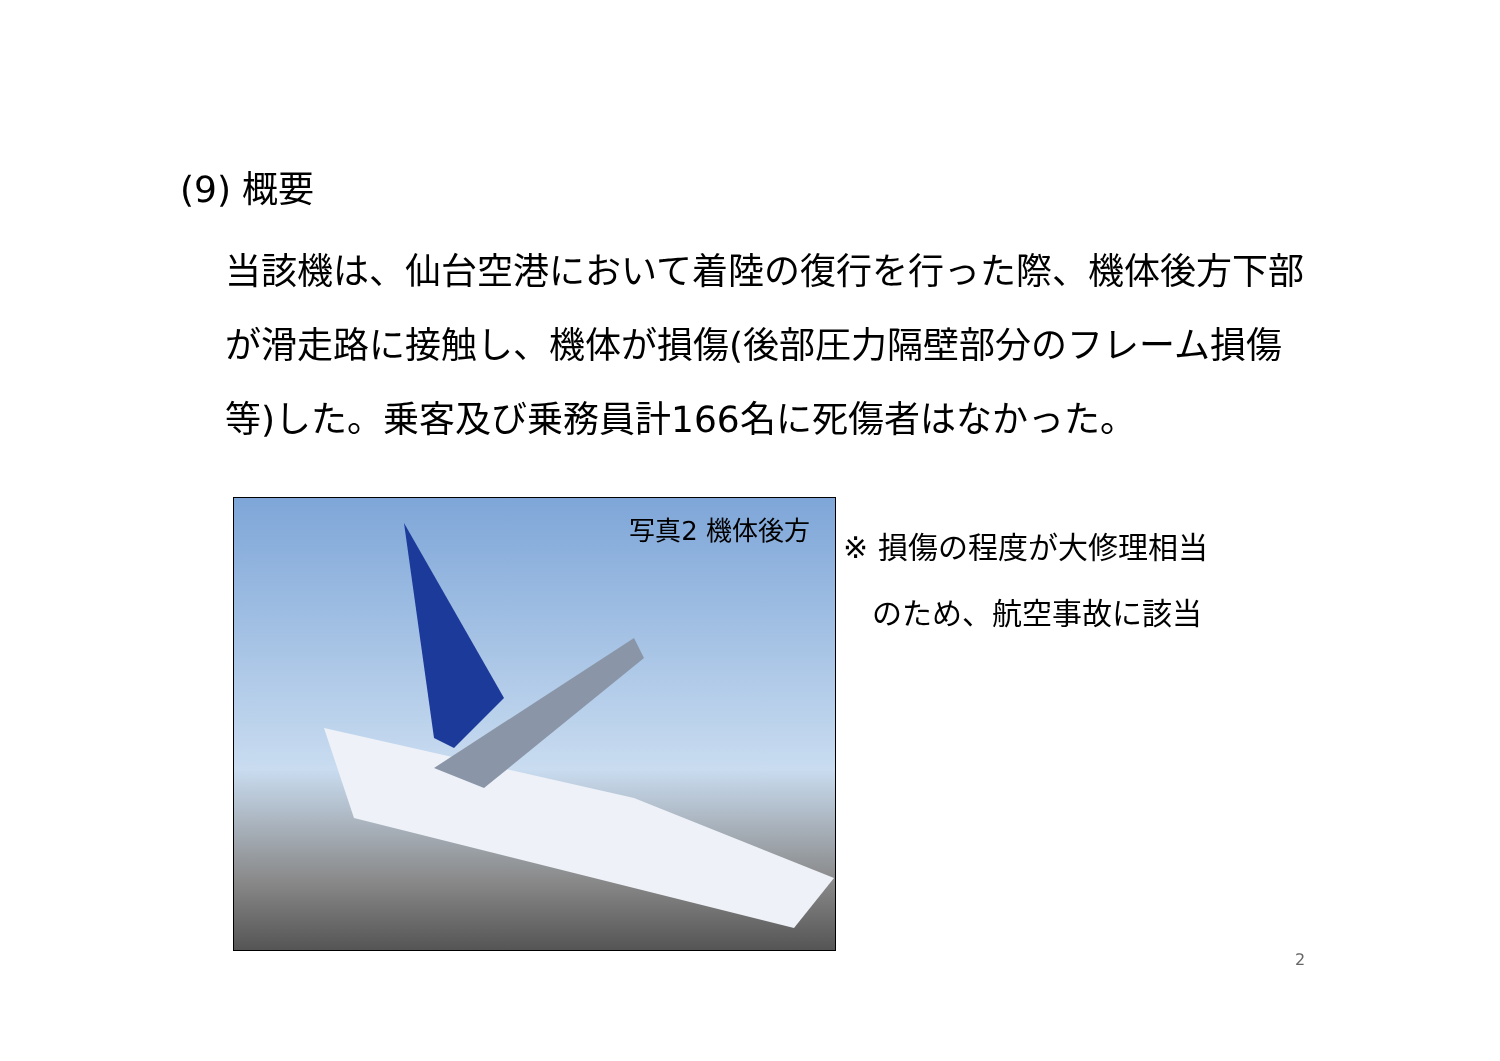(9) 概要
当該機は、仙台空港において着陸の復行を行った際、機体後方下部が滑走路に接触し、機体が損傷(後部圧力隔壁部分のフレーム損傷等)した。乗客及び乗務員計166名に死傷者はなかった。
写真2 機体後方
※ 損傷の程度が大修理相当
のため、航空事故に該当
2